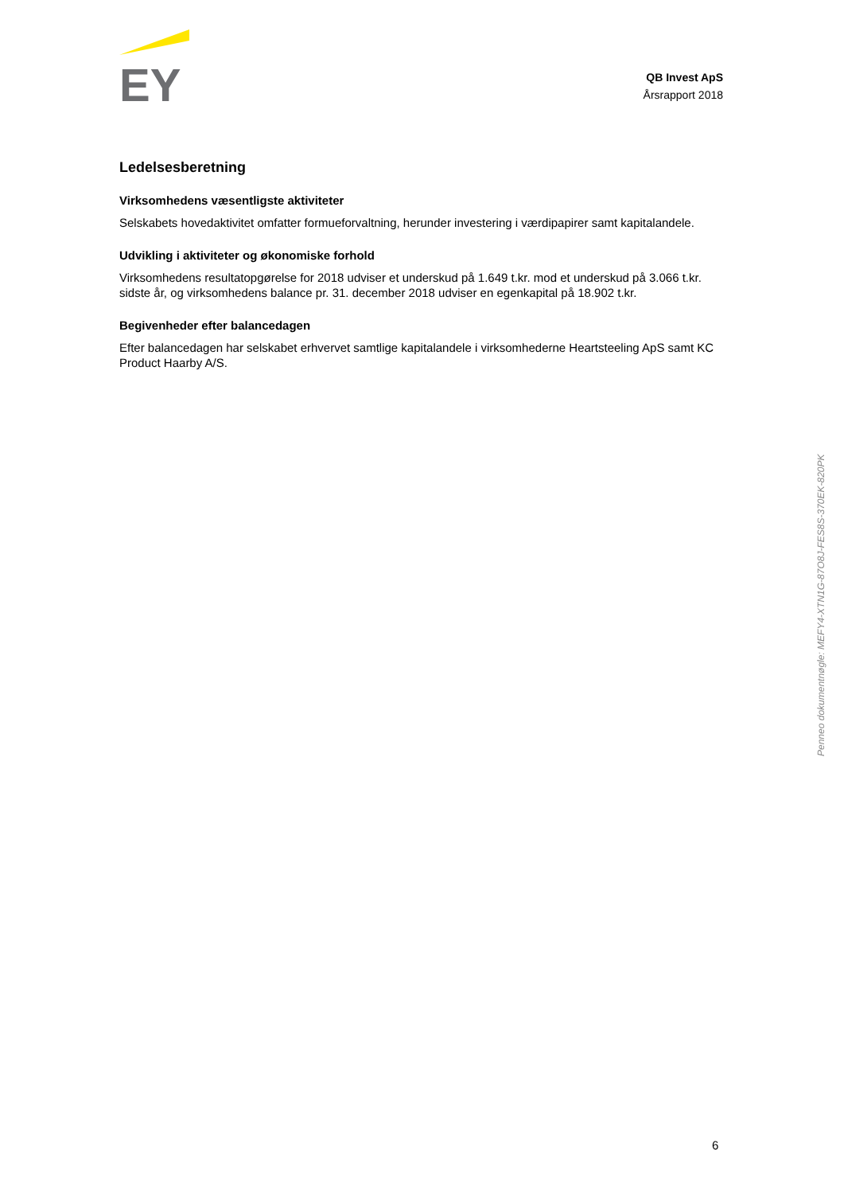EY
QB Invest ApS
Årsrapport 2018
Ledelsesberetning
Virksomhedens væsentligste aktiviteter
Selskabets hovedaktivitet omfatter formueforvaltning, herunder investering i værdipapirer samt kapitalandele.
Udvikling i aktiviteter og økonomiske forhold
Virksomhedens resultatopgørelse for 2018 udviser et underskud på 1.649 t.kr. mod et underskud på 3.066 t.kr. sidste år, og virksomhedens balance pr. 31. december 2018 udviser en egenkapital på 18.902 t.kr.
Begivenheder efter balancedagen
Efter balancedagen har selskabet erhvervet samtlige kapitalandele i virksomhederne Heartsteeling ApS samt KC Product Haarby A/S.
Penneo dokumentnøgle: MEFY4-XTN1G-87O8J-FES8S-370EK-820PK
6